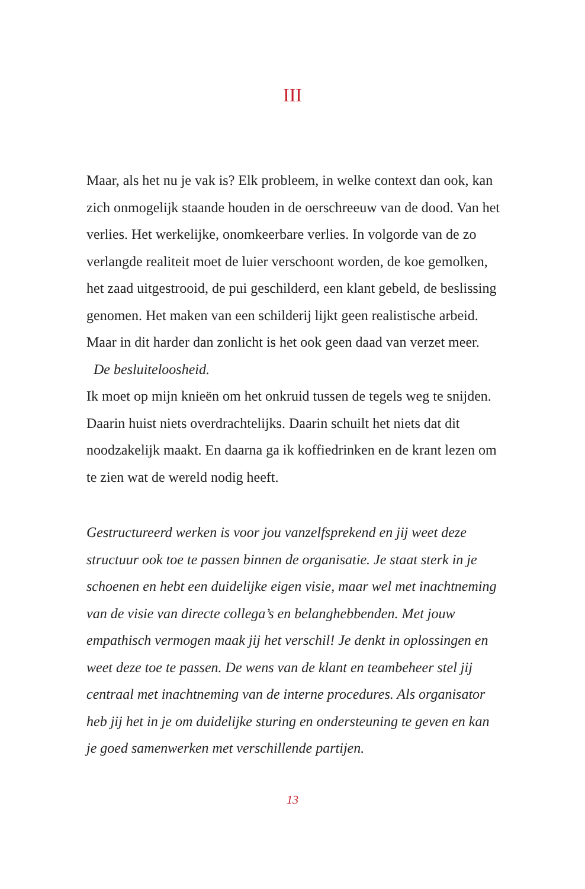III
Maar, als het nu je vak is? Elk probleem, in welke context dan ook, kan zich onmogelijk staande houden in de oerschreeuw van de dood. Van het verlies. Het werkelijke, onomkeerbare verlies. In volgorde van de zo verlangde realiteit moet de luier verschoont worden, de koe gemolken, het zaad uitgestrooid, de pui geschilderd, een klant gebeld, de beslissing genomen. Het maken van een schilderij lijkt geen realistische arbeid. Maar in dit harder dan zonlicht is het ook geen daad van verzet meer.
De besluiteloosheid.
Ik moet op mijn knieën om het onkruid tussen de tegels weg te snijden. Daarin huist niets overdrachtelijks. Daarin schuilt het niets dat dit noodzakelijk maakt. En daarna ga ik koffiedrinken en de krant lezen om te zien wat de wereld nodig heeft.
Gestructureerd werken is voor jou vanzelfsprekend en jij weet deze structuur ook toe te passen binnen de organisatie. Je staat sterk in je schoenen en hebt een duidelijke eigen visie, maar wel met inachtneming van de visie van directe collega’s en belanghebbenden. Met jouw empathisch vermogen maak jij het verschil! Je denkt in oplossingen en weet deze toe te passen. De wens van de klant en teambeheer stel jij centraal met inachtneming van de interne procedures. Als organisator heb jij het in je om duidelijke sturing en ondersteuning te geven en kan je goed samenwerken met verschillende partijen.
13